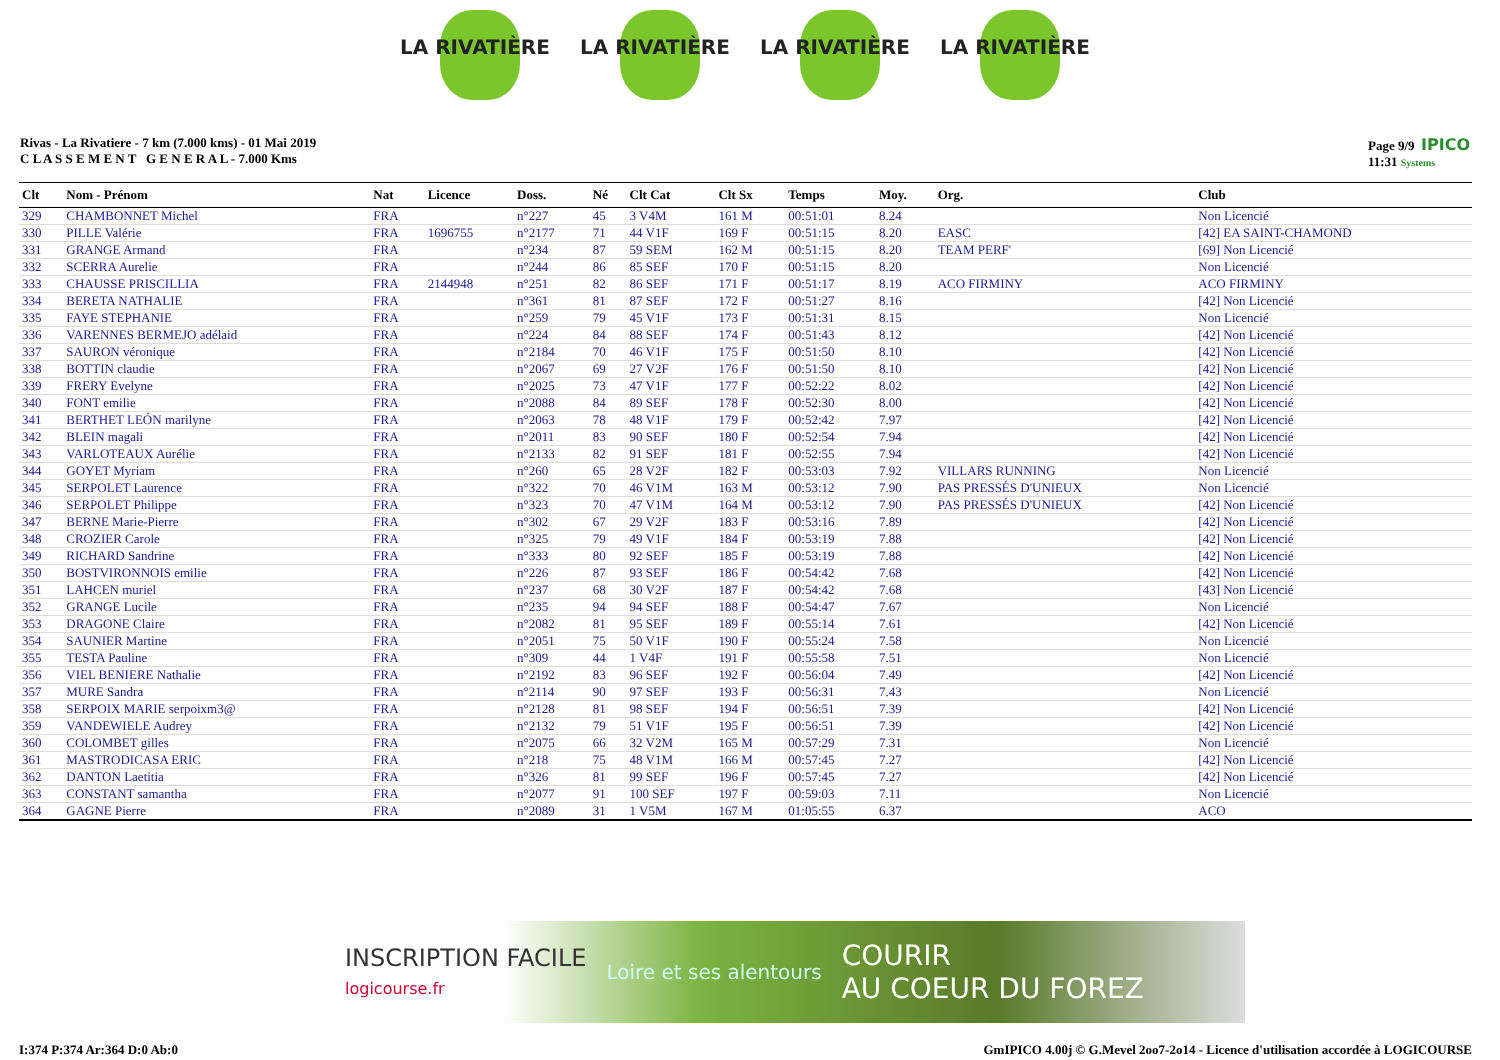LA RIVATIÈRE LA RIVATIÈRE LA RIVATIÈRE LA RIVATIÈRE
Rivas - La Rivatiere - 7 km (7.000 kms) - 01 Mai 2019
C L A S S E M E N T G E N E R A L - 7.000 Kms
Page 9/9 IPICO
11:31 Systems
| Clt | Nom - Prénom | Nat | Licence | Doss. | Né | Clt Cat | Clt Sx | Temps | Moy. | Org. | Club |
| --- | --- | --- | --- | --- | --- | --- | --- | --- | --- | --- | --- |
| 329 | CHAMBONNET Michel | FRA | | n°227 | 45 | 3 V4M | 161 M | 00:51:01 | 8.24 | | Non Licencié |
| 330 | PILLE Valérie | FRA | 1696755 | n°2177 | 71 | 44 V1F | 169 F | 00:51:15 | 8.20 | EASC | [42] EA SAINT-CHAMOND |
| 331 | GRANGE Armand | FRA | | n°234 | 87 | 59 SEM | 162 M | 00:51:15 | 8.20 | TEAM PERF' | [69] Non Licencié |
| 332 | SCERRA Aurelie | FRA | | n°244 | 86 | 85 SEF | 170 F | 00:51:15 | 8.20 | | Non Licencié |
| 333 | CHAUSSE PRISCILLIA | FRA | 2144948 | n°251 | 82 | 86 SEF | 171 F | 00:51:17 | 8.19 | ACO FIRMINY | ACO FIRMINY |
| 334 | BERETA NATHALIE | FRA | | n°361 | 81 | 87 SEF | 172 F | 00:51:27 | 8.16 | | [42] Non Licencié |
| 335 | FAYE STEPHANIE | FRA | | n°259 | 79 | 45 V1F | 173 F | 00:51:31 | 8.15 | | Non Licencié |
| 336 | VARENNES BERMEJO adélaid | FRA | | n°224 | 84 | 88 SEF | 174 F | 00:51:43 | 8.12 | | [42] Non Licencié |
| 337 | SAURON véronique | FRA | | n°2184 | 70 | 46 V1F | 175 F | 00:51:50 | 8.10 | | [42] Non Licencié |
| 338 | BOTTIN claudie | FRA | | n°2067 | 69 | 27 V2F | 176 F | 00:51:50 | 8.10 | | [42] Non Licencié |
| 339 | FRERY Evelyne | FRA | | n°2025 | 73 | 47 V1F | 177 F | 00:52:22 | 8.02 | | [42] Non Licencié |
| 340 | FONT emilie | FRA | | n°2088 | 84 | 89 SEF | 178 F | 00:52:30 | 8.00 | | [42] Non Licencié |
| 341 | BERTHET LEÓN marilyne | FRA | | n°2063 | 78 | 48 V1F | 179 F | 00:52:42 | 7.97 | | [42] Non Licencié |
| 342 | BLEIN magali | FRA | | n°2011 | 83 | 90 SEF | 180 F | 00:52:54 | 7.94 | | [42] Non Licencié |
| 343 | VARLOTEAUX Aurélie | FRA | | n°2133 | 82 | 91 SEF | 181 F | 00:52:55 | 7.94 | | [42] Non Licencié |
| 344 | GOYET Myriam | FRA | | n°260 | 65 | 28 V2F | 182 F | 00:53:03 | 7.92 | VILLARS RUNNING | Non Licencié |
| 345 | SERPOLET Laurence | FRA | | n°322 | 70 | 46 V1M | 163 M | 00:53:12 | 7.90 | PAS PRESSÉS D'UNIEUX | Non Licencié |
| 346 | SERPOLET Philippe | FRA | | n°323 | 70 | 47 V1M | 164 M | 00:53:12 | 7.90 | PAS PRESSÉS D'UNIEUX | [42] Non Licencié |
| 347 | BERNE Marie-Pierre | FRA | | n°302 | 67 | 29 V2F | 183 F | 00:53:16 | 7.89 | | [42] Non Licencié |
| 348 | CROZIER Carole | FRA | | n°325 | 79 | 49 V1F | 184 F | 00:53:19 | 7.88 | | [42] Non Licencié |
| 349 | RICHARD Sandrine | FRA | | n°333 | 80 | 92 SEF | 185 F | 00:53:19 | 7.88 | | [42] Non Licencié |
| 350 | BOSTVIRONNOIS emilie | FRA | | n°226 | 87 | 93 SEF | 186 F | 00:54:42 | 7.68 | | [42] Non Licencié |
| 351 | LAHCEN muriel | FRA | | n°237 | 68 | 30 V2F | 187 F | 00:54:42 | 7.68 | | [43] Non Licencié |
| 352 | GRANGE Lucile | FRA | | n°235 | 94 | 94 SEF | 188 F | 00:54:47 | 7.67 | | Non Licencié |
| 353 | DRAGONE Claire | FRA | | n°2082 | 81 | 95 SEF | 189 F | 00:55:14 | 7.61 | | [42] Non Licencié |
| 354 | SAUNIER Martine | FRA | | n°2051 | 75 | 50 V1F | 190 F | 00:55:24 | 7.58 | | Non Licencié |
| 355 | TESTA Pauline | FRA | | n°309 | 44 | 1 V4F | 191 F | 00:55:58 | 7.51 | | Non Licencié |
| 356 | VIEL BENIERE Nathalie | FRA | | n°2192 | 83 | 96 SEF | 192 F | 00:56:04 | 7.49 | | [42] Non Licencié |
| 357 | MURE Sandra | FRA | | n°2114 | 90 | 97 SEF | 193 F | 00:56:31 | 7.43 | | Non Licencié |
| 358 | SERPOIX MARIE serpoixm3@ | FRA | | n°2128 | 81 | 98 SEF | 194 F | 00:56:51 | 7.39 | | [42] Non Licencié |
| 359 | VANDEWIELE Audrey | FRA | | n°2132 | 79 | 51 V1F | 195 F | 00:56:51 | 7.39 | | [42] Non Licencié |
| 360 | COLOMBET gilles | FRA | | n°2075 | 66 | 32 V2M | 165 M | 00:57:29 | 7.31 | | Non Licencié |
| 361 | MASTRODICASA ERIC | FRA | | n°218 | 75 | 48 V1M | 166 M | 00:57:45 | 7.27 | | [42] Non Licencié |
| 362 | DANTON Laetitia | FRA | | n°326 | 81 | 99 SEF | 196 F | 00:57:45 | 7.27 | | [42] Non Licencié |
| 363 | CONSTANT samantha | FRA | | n°2077 | 91 | 100 SEF | 197 F | 00:59:03 | 7.11 | | Non Licencié |
| 364 | GAGNE Pierre | FRA | | n°2089 | 31 | 1 V5M | 167 M | 01:05:55 | 6.37 | | ACO |
INSCRIPTION FACILE
logicourse.fr Loire et ses alentours COURIR
AU COEUR DU FOREZ
I:374 P:374 Ar:364 D:0 Ab:0 GmIPICO 4.00j © G.Mevel 2oo7-2o14 - Licence d'utilisation accordée à LOGICOURSE